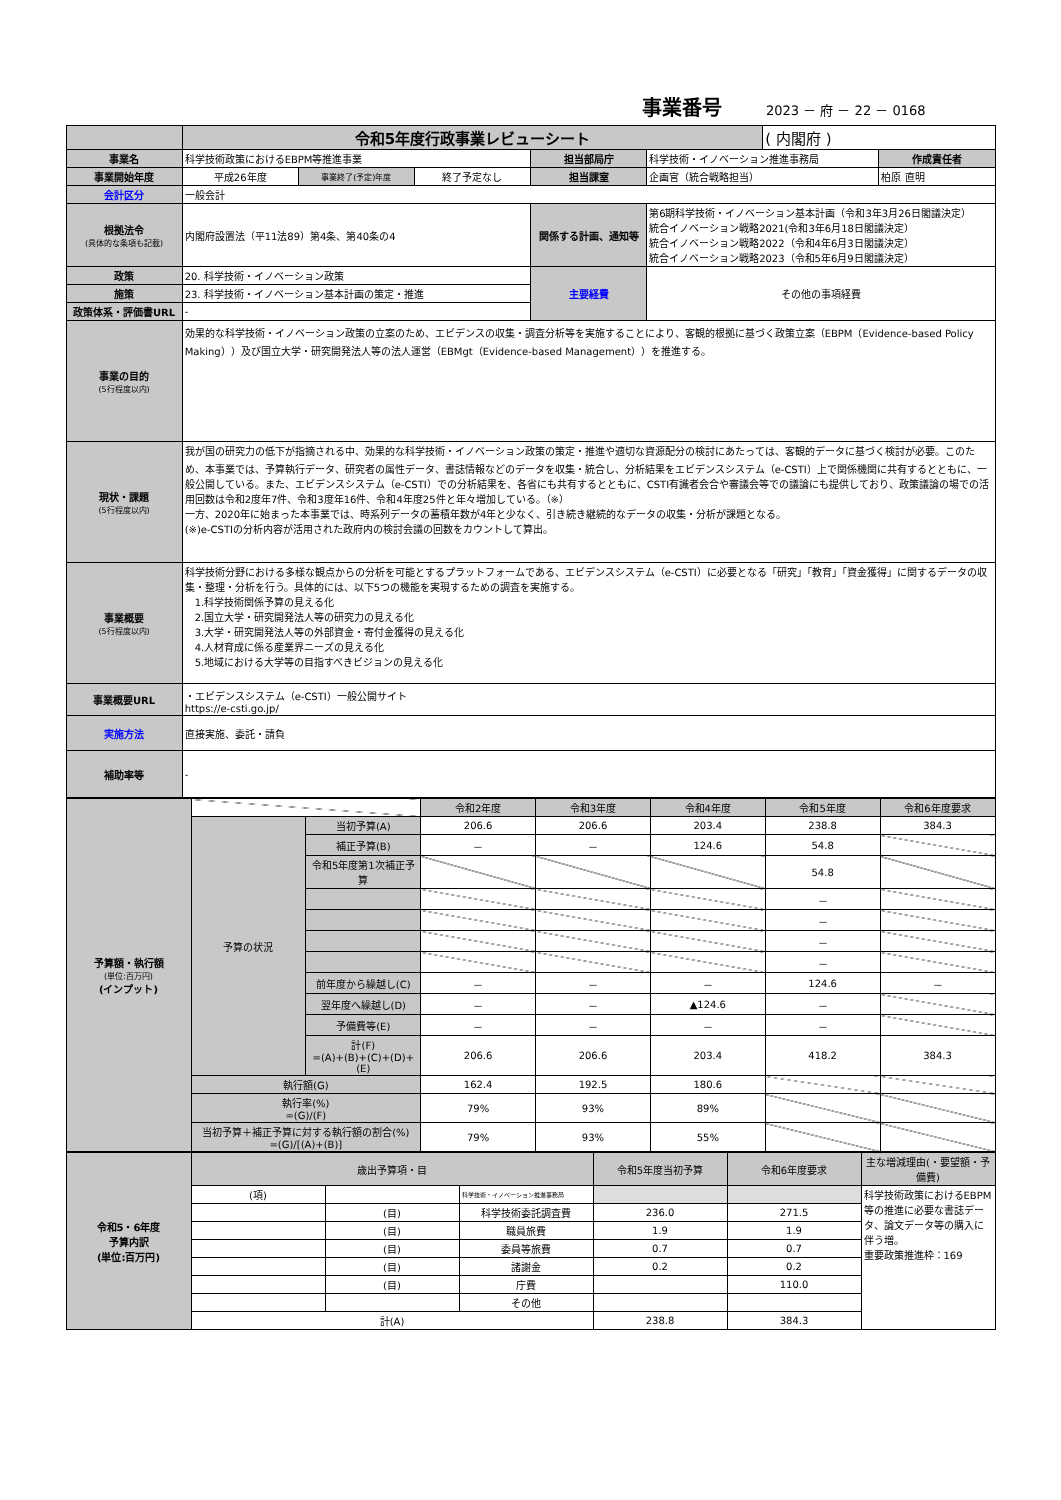事業番号 2023 － 府 － 22 － 0168
| | 令和5年度行政事業レビューシート | | | | | ( 内閣府 ) | |
| 事業名 | 科学技術政策におけるEBPM等推進事業 | | | 担当部局庁 | 科学技術・イノベーション推進事務局 | | 作成責任者 |
| 事業開始年度 | 平成26年度 | 事業終了(予定)年度 | 終了予定なし | 担当課室 | 企画官（統合戦略担当） | | 柏原 直明 |
| 会計区分 | 一般会計 | | | | | | |
| 根拠法令 (具体的な条項も記載) | 内閣府設置法（平11法89）第4条、第40条の4 | | | 関係する計画、通知等 | 第6期科学技術・イノベーション基本計画（令和3年3月26日閣議決定） 統合イノベーション戦略2021(令和3年6月18日閣議決定） 統合イノベーション戦略2022（令和4年6月3日閣議決定） 統合イノベーション戦略2023（令和5年6月9日閣議決定） | | |
| 政策 | 20. 科学技術・イノベーション政策 | | | 主要経費 | その他の事項経費 | | |
| 施策 | 23. 科学技術・イノベーション基本計画の策定・推進 | | | | | | |
| 政策体系・評価書URL | - | | | | | | |
| 事業の目的 (5行程度以内) | 効果的な科学技術・イノベーション政策の立案のため、エビデンスの収集・調査分析等を実施することにより、客観的根拠に基づく政策立案（EBPM（Evidence-based Policy Making））及び国立大学・研究開発法人等の法人運営（EBMgt（Evidence-based Management））を推進する。 | | | | | | |
| 現状・課題 (5行程度以内) | 我が国の研究力の低下が指摘される中、効果的な科学技術・イノベーション政策の策定・推進や適切な資源配分の検討にあたっては、客観的データに基づく検討が必要。このため、本事業では、予算執行データ、研究者の属性データ、書誌情報などのデータを収集・統合し、分析結果をエビデンスシステム（e-CSTI）上で関係機関に共有するとともに、一般公開している。また、エビデンスシステム（e-CSTI）での分析結果を、各省にも共有するとともに、CSTI有識者会合や審議会等での議論にも提供しており、政策議論の場での活用回数は令和2度年7件、令和3度年16件、令和4年度25件と年々増加している。（※） 一方、2020年に始まった本事業では、時系列データの蓄積年数が4年と少なく、引き続き継続的なデータの収集・分析が課題となる。 (※)e-CSTIの分析内容が活用された政府内の検討会議の回数をカウントして算出。 | | | | | | |
| 事業概要 (5行程度以内) | 科学技術分野における多様な観点からの分析を可能とするプラットフォームである、エビデンスシステム（e-CSTI）に必要となる「研究」「教育」「資金獲得」に関するデータの収集・整理・分析を行う。具体的には、以下5つの機能を実現するための調査を実施する。 1.科学技術関係予算の見える化 2.国立大学・研究開発法人等の研究力の見える化 3.大学・研究開発法人等の外部資金・寄付金獲得の見える化 4.人材育成に係る産業界ニーズの見える化 5.地域における大学等の目指すべきビジョンの見える化 | | | | | | |
| 事業概要URL | ・エビデンスシステム（e-CSTI）一般公開サイト https://e-csti.go.jp/ | | | | | | |
| 実施方法 | 直接実施、委託・請負 | | | | | | |
| 補助率等 | - | | | | | | |
| 予算額・執行額 (単位:百万円) (インプット) | | | 令和2年度 | 令和3年度 | 令和4年度 | 令和5年度 | 令和6年度要求 |
| | 予算の状況 | 当初予算(A) | 206.6 | 206.6 | 203.4 | 238.8 | 384.3 |
| | | 補正予算(B) | － | － | 124.6 | 54.8 | |
| | | 令和5年度第1次補正予算 | | | | 54.8 | |
| | | | | | | － | |
| | | | | | | － | |
| | | | | | | － | |
| | | | | | | － | |
| | | 前年度から繰越し(C) | － | － | － | 124.6 | － |
| | | 翌年度へ繰越し(D) | － | － | ▲124.6 | － | |
| | | 予備費等(E) | － | － | － | － | |
| | | 計(F) =(A)+(B)+(C)+(D)+(E) | 206.6 | 206.6 | 203.4 | 418.2 | 384.3 |
| | 執行額(G) | | 162.4 | 192.5 | 180.6 | | |
| | 執行率(%) =(G)/(F) | | 79% | 93% | 89% | | |
| | 当初予算＋補正予算に対する執行額の割合(%) =(G)/[(A)+(B)] | | 79% | 93% | 55% | | |
| 令和5・6年度 予算内訳 (単位:百万円) | 歳出予算項・目 | | | 令和5年度当初予算 | 令和6年度要求 | 主な増減理由(・要望額・予備費) |
| | (項) | | 科学技術・イノベーション推進事務局 | | | 科学技術政策におけるEBPM等の推進に必要な書誌データ、論文データ等の購入に伴う増。 重要政策推進枠：169 |
| | | (目) | 科学技術委託調査費 | 236.0 | 271.5 | |
| | | (目) | 職員旅費 | 1.9 | 1.9 | |
| | | (目) | 委員等旅費 | 0.7 | 0.7 | |
| | | (目) | 諸謝金 | 0.2 | 0.2 | |
| | | (目) | 庁費 | | 110.0 | |
| | | | その他 | | | |
| | 計(A) | | | 238.8 | 384.3 | |